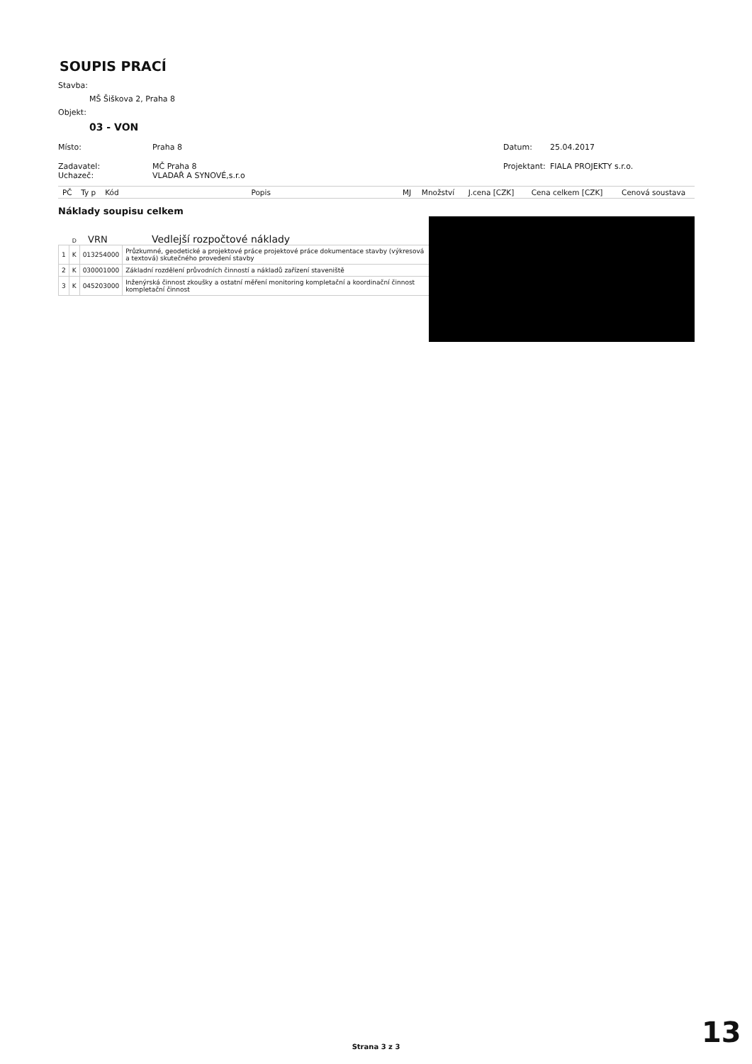SOUPIS PRACÍ
Stavba:
MŠ Šiškova 2, Praha 8
Objekt:
03 - VON
Místo: Praha 8 Datum: 25.04.2017
Zadavatel: MČ Praha 8 Projektant: FIALA PROJEKTY s.r.o.
Uchazeč: VLADAŘ A SYNOVÉ,s.r.o
| PČ | Ty p | Kód | Popis | MJ | Množství | J.cena [CZK] | Cena celkem [CZK] | Cenová soustava |
| --- | --- | --- | --- | --- | --- | --- | --- | --- |
Náklady soupisu celkem
D VRN Vedlejší rozpočtové náklady
| 1 | K | 013254000 | Průzkumné, geodetické a projektové práce projektové práce dokumentace stavby (výkresová a textová) skutečného provedení stavby |
| 2 | K | 030001000 | Základní rozdělení průvodních činností a nákladů zařízení staveniště |
| 3 | K | 045203000 | Inženýrská činnost zkoušky a ostatní měření monitoring kompletační a koordinační činnost kompletační činnost |
Strana 3 z 3 13